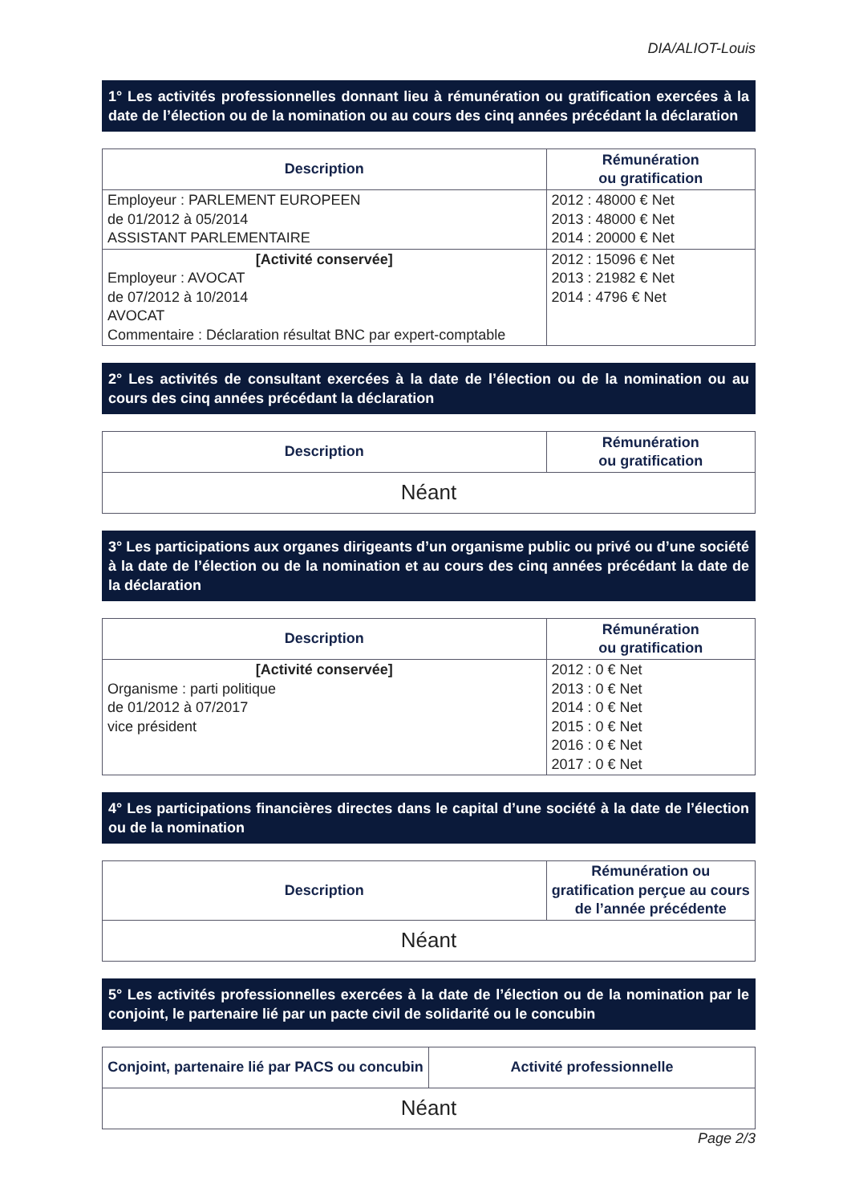DIA/ALIOT-Louis
1° Les activités professionnelles donnant lieu à rémunération ou gratification exercées à la date de l’élection ou de la nomination ou au cours des cinq années précédant la déclaration
| Description | Rémunération ou gratification |
| --- | --- |
| Employeur : PARLEMENT EUROPEEN de 01/2012 à 05/2014 ASSISTANT PARLEMENTAIRE | 2012 : 48000 € Net 2013 : 48000 € Net 2014 : 20000 € Net |
| [Activité conservée] Employeur : AVOCAT de 07/2012 à 10/2014 AVOCAT Commentaire : Déclaration résultat BNC par expert-comptable | 2012 : 15096 € Net 2013 : 21982 € Net 2014 : 4796 € Net |
2° Les activités de consultant exercées à la date de l’élection ou de la nomination ou au cours des cinq années précédant la déclaration
| Description | Rémunération ou gratification |
| --- | --- |
| Néant | |
3° Les participations aux organes dirigeants d’un organisme public ou privé ou d’une société à la date de l’élection ou de la nomination et au cours des cinq années précédant la date de la déclaration
| Description | Rémunération ou gratification |
| --- | --- |
| [Activité conservée] Organisme : parti politique de 01/2012 à 07/2017 vice président | 2012 : 0 € Net 2013 : 0 € Net 2014 : 0 € Net 2015 : 0 € Net 2016 : 0 € Net 2017 : 0 € Net |
4° Les participations financières directes dans le capital d’une société à la date de l’élection ou de la nomination
| Description | Rémunération ou gratification perçue au cours de l’année précédente |
| --- | --- |
| Néant | |
5° Les activités professionnelles exercées à la date de l’élection ou de la nomination par le conjoint, le partenaire lié par un pacte civil de solidarité ou le concubin
| Conjoint, partenaire lié par PACS ou concubin | Activité professionnelle |
| --- | --- |
| Néant | |
Page 2/3